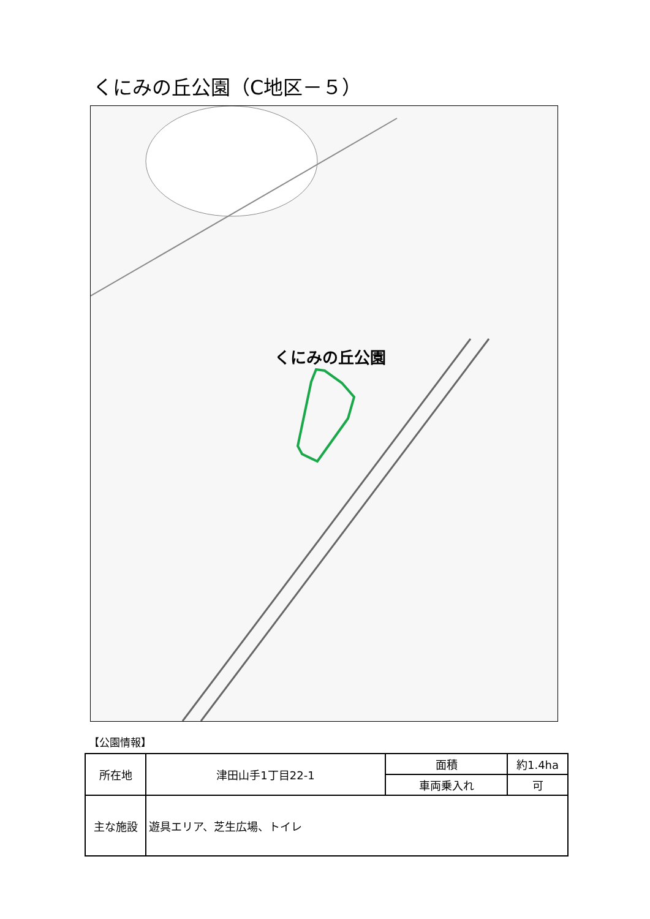くにみの丘公園（C地区－５）
くにみの丘公園
【公園情報】
| 所在地 | 津田山手1丁目22-1 | 面積 | 約1.4ha |
| | | 車両乗入れ | 可 |
| 主な施設 | 遊具エリア、芝生広場、トイレ | | |